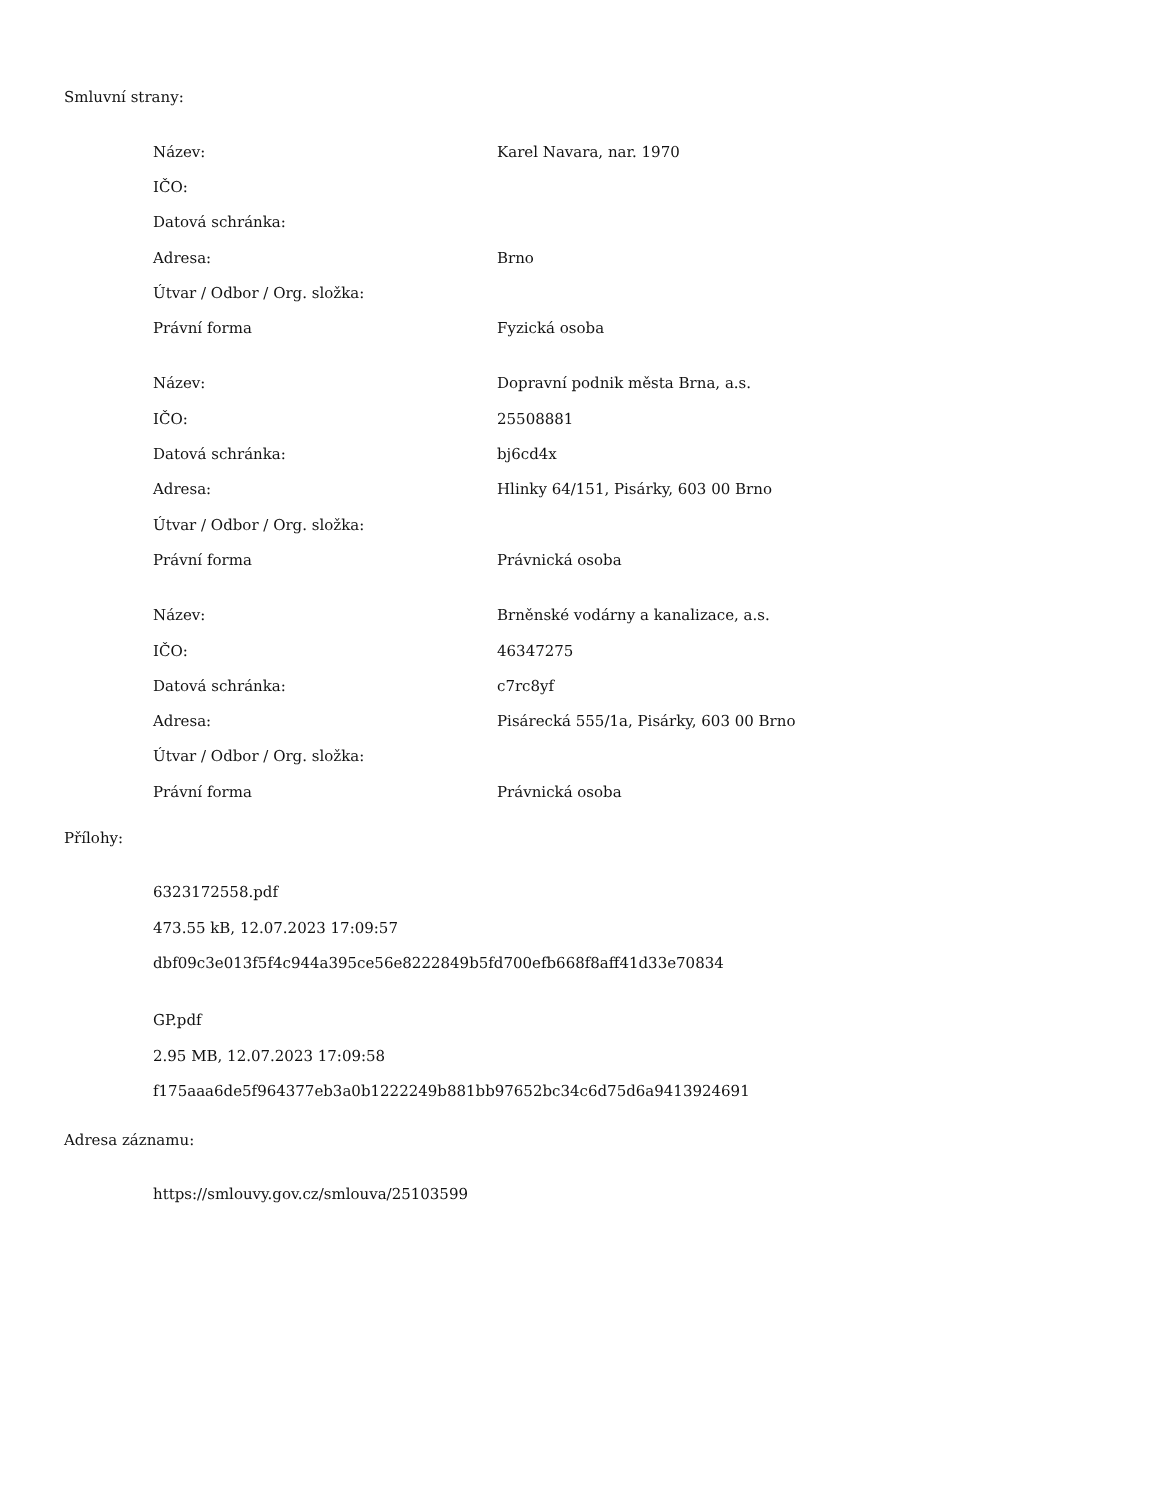Smluvní strany:
| Název: | Karel Navara, nar. 1970 |
| IČO: | |
| Datová schránka: | |
| Adresa: | Brno |
| Útvar / Odbor / Org. složka: | |
| Právní forma | Fyzická osoba |
| Název: | Dopravní podnik města Brna, a.s. |
| IČO: | 25508881 |
| Datová schránka: | bj6cd4x |
| Adresa: | Hlinky 64/151, Pisárky, 603 00 Brno |
| Útvar / Odbor / Org. složka: | |
| Právní forma | Právnická osoba |
| Název: | Brněnské vodárny a kanalizace, a.s. |
| IČO: | 46347275 |
| Datová schránka: | c7rc8yf |
| Adresa: | Pisárecká 555/1a, Pisárky, 603 00 Brno |
| Útvar / Odbor / Org. složka: | |
| Právní forma | Právnická osoba |
Přílohy:
6323172558.pdf
473.55 kB, 12.07.2023 17:09:57
dbf09c3e013f5f4c944a395ce56e8222849b5fd700efb668f8aff41d33e70834
GP.pdf
2.95 MB, 12.07.2023 17:09:58
f175aaa6de5f964377eb3a0b1222249b881bb97652bc34c6d75d6a9413924691
Adresa záznamu:
https://smlouvy.gov.cz/smlouva/25103599